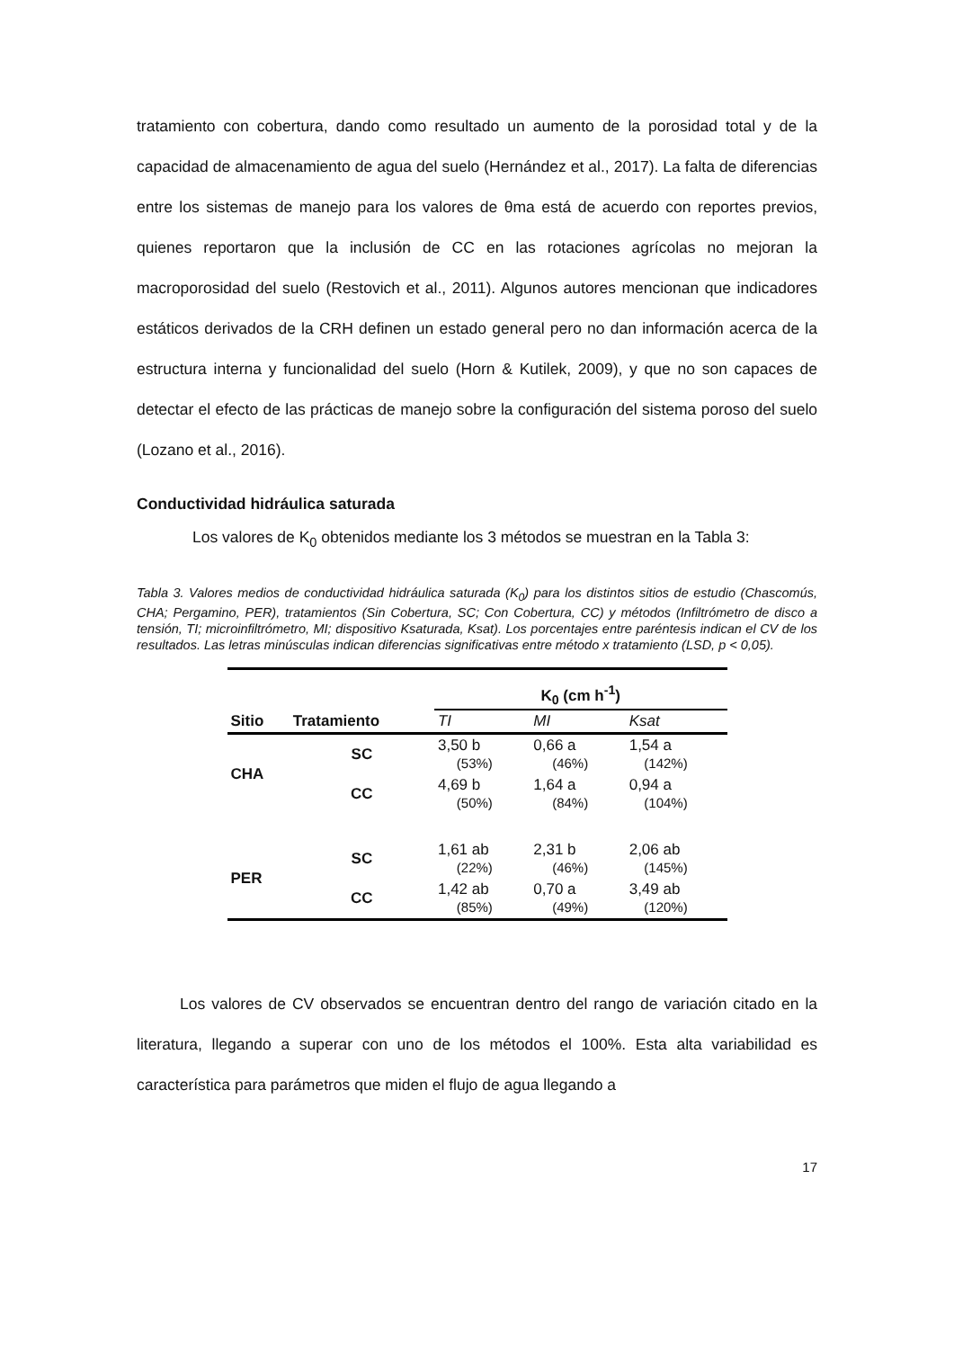tratamiento con cobertura, dando como resultado un aumento de la porosidad total y de la capacidad de almacenamiento de agua del suelo (Hernández et al., 2017). La falta de diferencias entre los sistemas de manejo para los valores de θma está de acuerdo con reportes previos, quienes reportaron que la inclusión de CC en las rotaciones agrícolas no mejoran la macroporosidad del suelo (Restovich et al., 2011). Algunos autores mencionan que indicadores estáticos derivados de la CRH definen un estado general pero no dan información acerca de la estructura interna y funcionalidad del suelo (Horn & Kutilek, 2009), y que no son capaces de detectar el efecto de las prácticas de manejo sobre la configuración del sistema poroso del suelo (Lozano et al., 2016).
Conductividad hidráulica saturada
Los valores de K<sub>0</sub> obtenidos mediante los 3 métodos se muestran en la Tabla 3:
Tabla 3. Valores medios de conductividad hidráulica saturada (K<sub>0</sub>) para los distintos sitios de estudio (Chascomús, CHA; Pergamino, PER), tratamientos (Sin Cobertura, SC; Con Cobertura, CC) y métodos (Infiltrómetro de disco a tensión, TI; microinfiltrómetro, MI; dispositivo Ksaturada, Ksat). Los porcentajes entre paréntesis indican el CV de los resultados. Las letras minúsculas indican diferencias significativas entre método x tratamiento (LSD, p < 0,05).
| | | K<sub>0</sub> (cm h<sup>-1</sup>) | | |
| --- | --- | --- | --- | --- |
| Sitio | Tratamiento | TI | MI | Ksat |
| CHA | SC | 3,50 b (53%) | 0,66 a (46%) | 1,54 a (142%) |
| | CC | 4,69 b (50%) | 1,64 a (84%) | 0,94 a (104%) |
| PER | SC | 1,61 ab (22%) | 2,31 b (46%) | 2,06 ab (145%) |
| | CC | 1,42 ab (85%) | 0,70 a (49%) | 3,49 ab (120%) |
Los valores de CV observados se encuentran dentro del rango de variación citado en la literatura, llegando a superar con uno de los métodos el 100%. Esta alta variabilidad es característica para parámetros que miden el flujo de agua llegando a
17